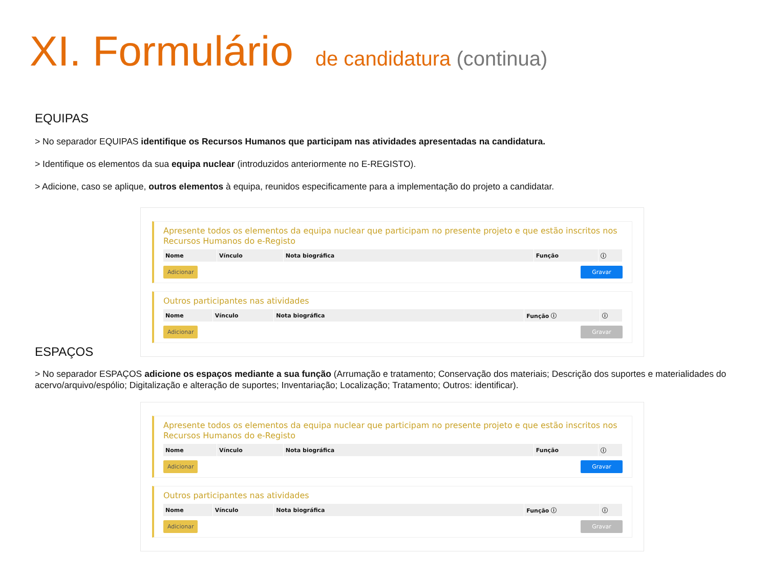XI. Formulário de candidatura (continua)
EQUIPAS
> No separador EQUIPAS identifique os Recursos Humanos que participam nas atividades apresentadas na candidatura.
> Identifique os elementos da sua equipa nuclear (introduzidos anteriormente no E-REGISTO).
> Adicione, caso se aplique, outros elementos à equipa, reunidos especificamente para a implementação do projeto a candidatar.
Apresente todos os elementos da equipa nuclear que participam no presente projeto e que estão inscritos nos Recursos Humanos do e-Registo
| Nome | Vínculo | Nota biográfica | Função | ⓘ |
| --- | --- | --- | --- | --- |
Adicionar Gravar
Outros participantes nas atividades
| Nome | Vínculo | Nota biográfica | Função ⓘ | ⓘ |
| --- | --- | --- | --- | --- |
Adicionar Gravar
ESPAÇOS
> No separador ESPAÇOS adicione os espaços mediante a sua função (Arrumação e tratamento; Conservação dos materiais; Descrição dos suportes e materialidades do acervo/arquivo/espólio; Digitalização e alteração de suportes; Inventariação; Localização; Tratamento; Outros: identificar).
Apresente todos os elementos da equipa nuclear que participam no presente projeto e que estão inscritos nos Recursos Humanos do e-Registo
| Nome | Vínculo | Nota biográfica | Função | ⓘ |
| --- | --- | --- | --- | --- |
Adicionar Gravar
Outros participantes nas atividades
| Nome | Vínculo | Nota biográfica | Função ⓘ | ⓘ |
| --- | --- | --- | --- | --- |
Adicionar Gravar